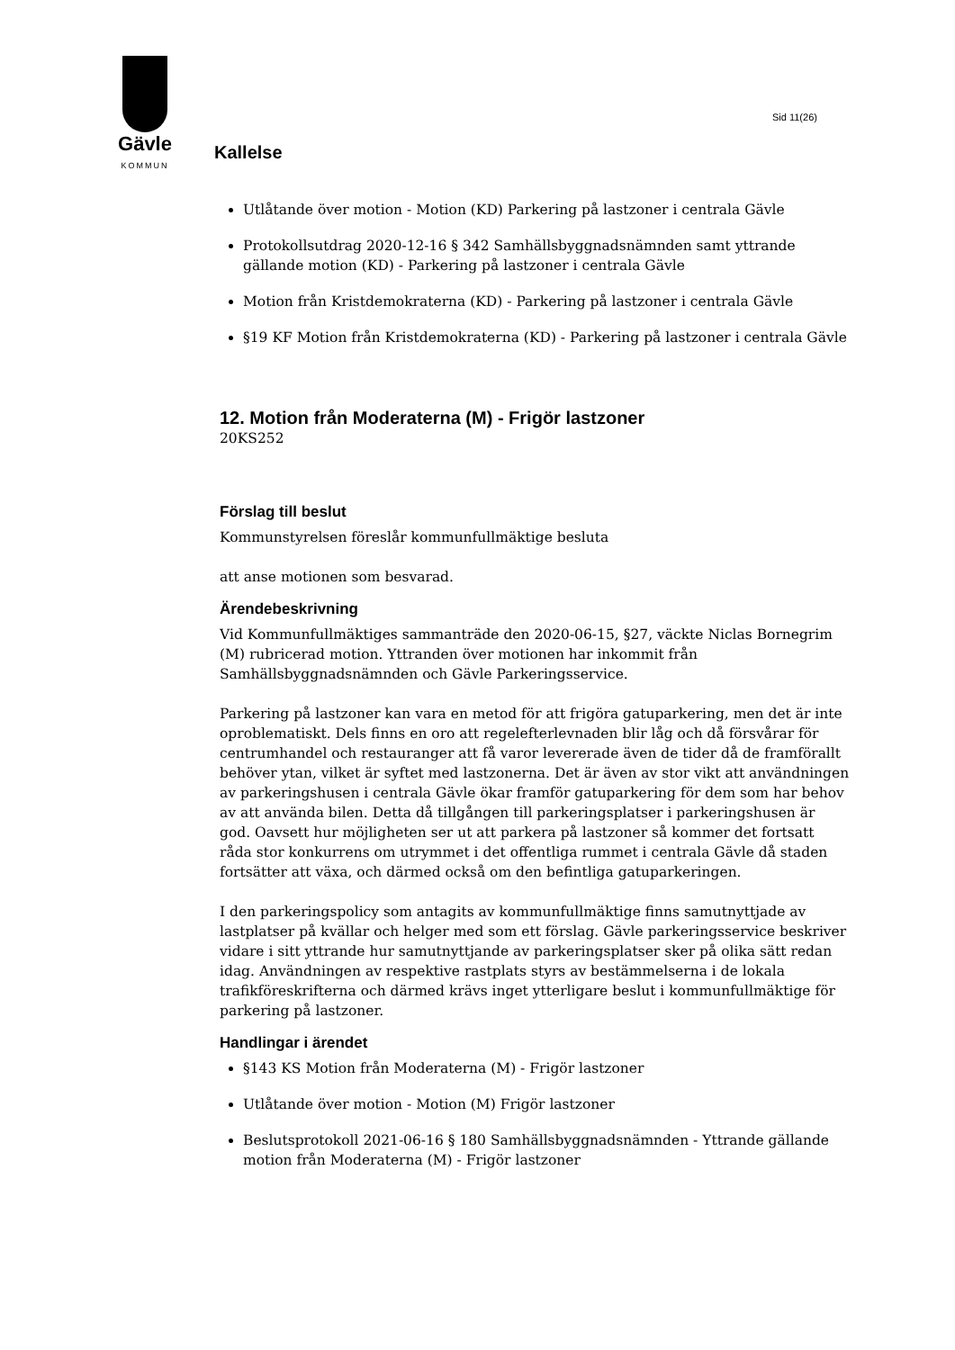Gävle
KOMMUN
Sid 11(26)
Kallelse
Utlåtande över motion - Motion (KD) Parkering på lastzoner i centrala Gävle
Protokollsutdrag 2020-12-16 § 342 Samhällsbyggnadsnämnden samt yttrande gällande motion (KD) - Parkering på lastzoner i centrala Gävle
Motion från Kristdemokraterna (KD) - Parkering på lastzoner i centrala Gävle
§19 KF Motion från Kristdemokraterna (KD) - Parkering på lastzoner i centrala Gävle
12. Motion från Moderaterna (M) - Frigör lastzoner
20KS252
Förslag till beslut
Kommunstyrelsen föreslår kommunfullmäktige besluta
att anse motionen som besvarad.
Ärendebeskrivning
Vid Kommunfullmäktiges sammanträde den 2020-06-15, §27, väckte Niclas Bornegrim (M) rubricerad motion. Yttranden över motionen har inkommit från Samhällsbyggnadsnämnden och Gävle Parkeringsservice.
Parkering på lastzoner kan vara en metod för att frigöra gatuparkering, men det är inte oproblematiskt. Dels finns en oro att regelefterlevnaden blir låg och då försvårar för centrumhandel och restauranger att få varor levererade även de tider då de framförallt behöver ytan, vilket är syftet med lastzonerna. Det är även av stor vikt att användningen av parkeringshusen i centrala Gävle ökar framför gatuparkering för dem som har behov av att använda bilen. Detta då tillgången till parkeringsplatser i parkeringshusen är god. Oavsett hur möjligheten ser ut att parkera på lastzoner så kommer det fortsatt råda stor konkurrens om utrymmet i det offentliga rummet i centrala Gävle då staden fortsätter att växa, och därmed också om den befintliga gatuparkeringen.
I den parkeringspolicy som antagits av kommunfullmäktige finns samutnyttjade av lastplatser på kvällar och helger med som ett förslag. Gävle parkeringsservice beskriver vidare i sitt yttrande hur samutnyttjande av parkeringsplatser sker på olika sätt redan idag. Användningen av respektive rastplats styrs av bestämmelserna i de lokala trafikföreskrifterna och därmed krävs inget ytterligare beslut i kommunfullmäktige för parkering på lastzoner.
Handlingar i ärendet
§143 KS Motion från Moderaterna (M) - Frigör lastzoner
Utlåtande över motion - Motion (M) Frigör lastzoner
Beslutsprotokoll 2021-06-16 § 180 Samhällsbyggnadsnämnden - Yttrande gällande motion från Moderaterna (M) - Frigör lastzoner